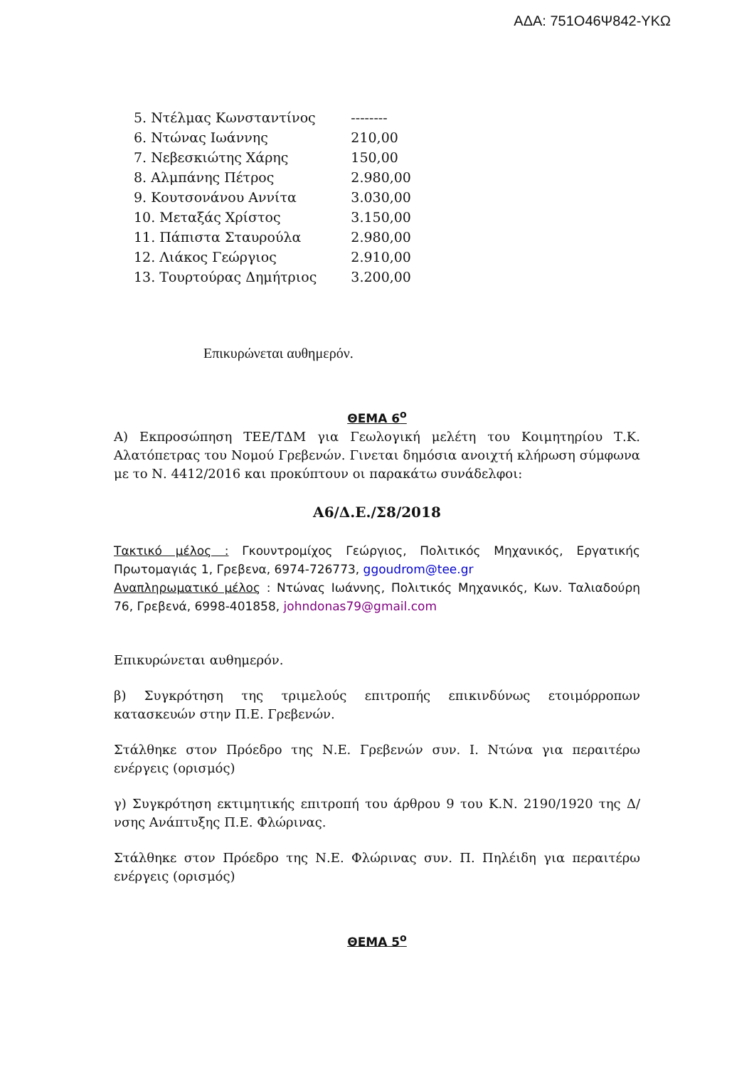ΑΔΑ: 751Ο46Ψ842-ΥΚΩ
| 5. Ντέλμας Κωνσταντίνος | -------- |
| 6. Ντώνας Ιωάννης | 210,00 |
| 7. Νεβεσκιώτης Χάρης | 150,00 |
| 8. Αλμπάνης Πέτρος | 2.980,00 |
| 9. Κουτσονάνου Αννίτα | 3.030,00 |
| 10. Μεταξάς Χρίστος | 3.150,00 |
| 11. Πάπιστα Σταυρούλα | 2.980,00 |
| 12. Λιάκος Γεώργιος | 2.910,00 |
| 13. Τουρτούρας Δημήτριος | 3.200,00 |
Επικυρώνεται αυθημερόν.
ΘΕΜΑ 6<sup>ο</sup>
Α) Εκπροσώπηση ΤΕΕ/ΤΔΜ για Γεωλογική μελέτη του Κοιμητηρίου Τ.Κ. Αλατόπετρας του Νομού Γρεβενών. Γινεται δημόσια ανοιχτή κλήρωση σύμφωνα με το Ν. 4412/2016 και προκύπτουν οι παρακάτω συνάδελφοι:
Α6/Δ.Ε./Σ8/2018
Τακτικό μέλος : Γκουντρομίχος Γεώργιος, Πολιτικός Μηχανικός, Εργατικής Πρωτομαγιάς 1, Γρεβενα, 6974-726773, ggoudrom@tee.gr
Αναπληρωματικό μέλος : Ντώνας Ιωάννης, Πολιτικός Μηχανικός, Κων. Ταλιαδούρη 76, Γρεβενά, 6998-401858, johndonas79@gmail.com
Επικυρώνεται αυθημερόν.
β) Συγκρότηση της τριμελούς επιτροπής επικινδύνως ετοιμόρροπων κατασκευών στην Π.Ε. Γρεβενών.
Στάλθηκε στον Πρόεδρο της Ν.Ε. Γρεβενών συν. Ι. Ντώνα για περαιτέρω ενέργεις (ορισμός)
γ) Συγκρότηση εκτιμητικής επιτροπή του άρθρου 9 του Κ.Ν. 2190/1920 της Δ/νσης Ανάπτυξης Π.Ε. Φλώρινας.
Στάλθηκε στον Πρόεδρο της Ν.Ε. Φλώρινας συν. Π. Πηλέιδη για περαιτέρω ενέργεις (ορισμός)
ΘΕΜΑ 5<sup>ο</sup>